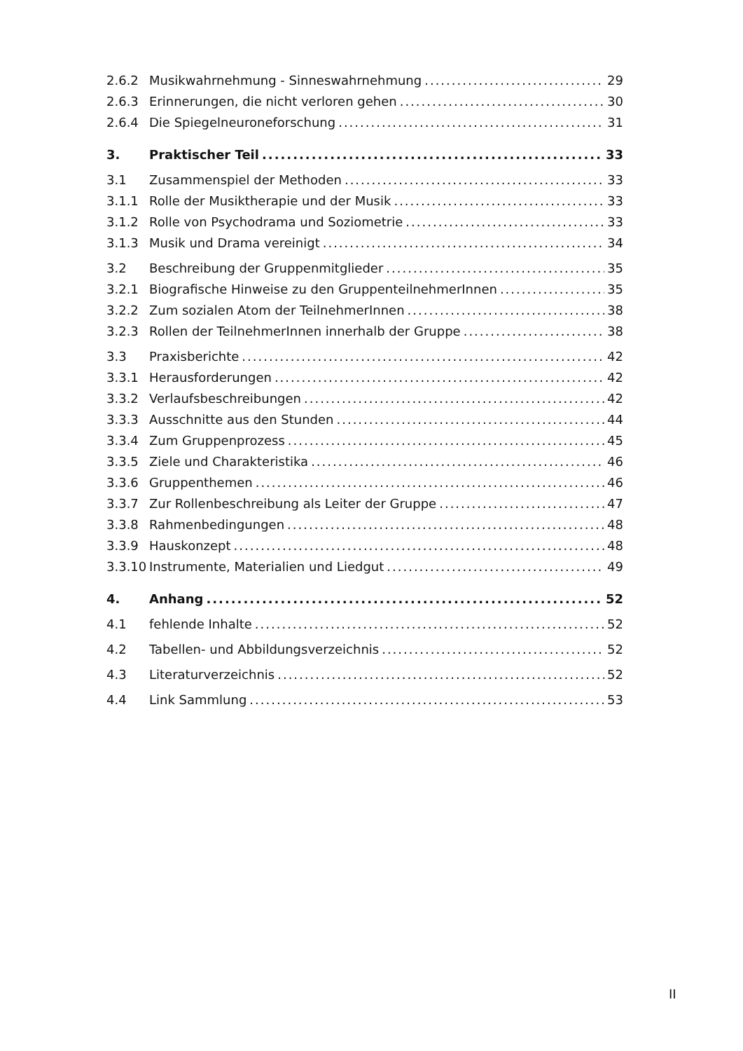2.6.2 Musikwahrnehmung - Sinneswahrnehmung 29
2.6.3 Erinnerungen, die nicht verloren gehen 30
2.6.4 Die Spiegelneuroneforschung 31
3. Praktischer Teil 33
3.1 Zusammenspiel der Methoden 33
3.1.1 Rolle der Musiktherapie und der Musik 33
3.1.2 Rolle von Psychodrama und Soziometrie 33
3.1.3 Musik und Drama vereinigt 34
3.2 Beschreibung der Gruppenmitglieder 35
3.2.1 Biografische Hinweise zu den GruppenteilnehmerInnen 35
3.2.2 Zum sozialen Atom der TeilnehmerInnen 38
3.2.3 Rollen der TeilnehmerInnen innerhalb der Gruppe 38
3.3 Praxisberichte 42
3.3.1 Herausforderungen 42
3.3.2 Verlaufsbeschreibungen 42
3.3.3 Ausschnitte aus den Stunden 44
3.3.4 Zum Gruppenprozess 45
3.3.5 Ziele und Charakteristika 46
3.3.6 Gruppenthemen 46
3.3.7 Zur Rollenbeschreibung als Leiter der Gruppe 47
3.3.8 Rahmenbedingungen 48
3.3.9 Hauskonzept 48
3.3.10 Instrumente, Materialien und Liedgut 49
4. Anhang 52
4.1 fehlende Inhalte 52
4.2 Tabellen- und Abbildungsverzeichnis 52
4.3 Literaturverzeichnis 52
4.4 Link Sammlung 53
II